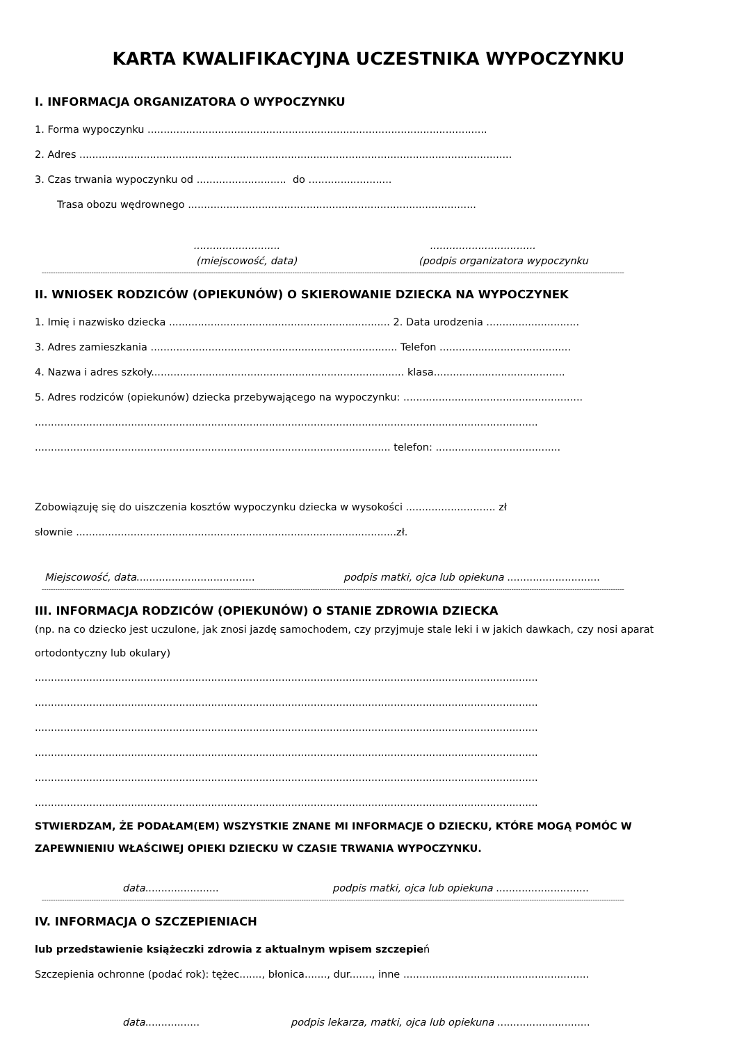KARTA KWALIFIKACYJNA UCZESTNIKA WYPOCZYNKU
I. INFORMACJA ORGANIZATORA O WYPOCZYNKU
1. Forma wypoczynku ..........................................................................................................
2. Adres .......................................................................................................................................
3. Czas trwania wypoczynku od ............................ do ..........................
Trasa obozu wędrownego ..........................................................................................
............................................................
(miejscowość, data) (podpis organizatora wypoczynku
------------------------------------------------------------------------------------------------------------------------------------------------------------------------------------------------------------------------------------------------------------------
II. WNIOSEK RODZICÓW (OPIEKUNÓW) O SKIEROWANIE DZIECKA NA WYPOCZYNEK
1. Imię i nazwisko dziecka ..................................................................... 2. Data urodzenia .............................
3. Adres zamieszkania ............................................................................. Telefon .........................................
4. Nazwa i adres szkoły............................................................................... klasa.........................................
5. Adres rodziców (opiekunów) dziecka przebywającego na wypoczynku: ........................................................
.............................................................................................................................................................
............................................................................................................... telefon: .......................................
Zobowiązuję się do uiszczenia kosztów wypoczynku dziecka w wysokości ............................ zł
słownie ....................................................................................................zł.
Miejscowość, data..................................... podpis matki, ojca lub opiekuna .............................
------------------------------------------------------------------------------------------------------------------------------------------------------------------------------------------------------------------------------------------------------------------
III. INFORMACJA RODZICÓW (OPIEKUNÓW) O STANIE ZDROWIA DZIECKA
(np. na co dziecko jest uczulone, jak znosi jazdę samochodem, czy przyjmuje stale leki i w jakich dawkach, czy nosi aparat ortodontyczny lub okulary)
.............................................................................................................................................................
.............................................................................................................................................................
.............................................................................................................................................................
.............................................................................................................................................................
.............................................................................................................................................................
.............................................................................................................................................................
STWIERDZAM, ŻE PODAŁAM(EM) WSZYSTKIE ZNANE MI INFORMACJE O DZIECKU, KTÓRE MOGĄ POMÓC W ZAPEWNIENIU WŁAŚCIWEJ OPIEKI DZIECKU W CZASIE TRWANIA WYPOCZYNKU.
data....................... podpis matki, ojca lub opiekuna .............................
------------------------------------------------------------------------------------------------------------------------------------------------------------------------------------------------------------------------------------------------------------------
IV. INFORMACJA O SZCZEPIENIACH
lub przedstawienie książeczki zdrowia z aktualnym wpisem szczepień
Szczepienia ochronne (podać rok): tężec......., błonica......., dur......., inne ..........................................................
data................. podpis lekarza, matki, ojca lub opiekuna .............................